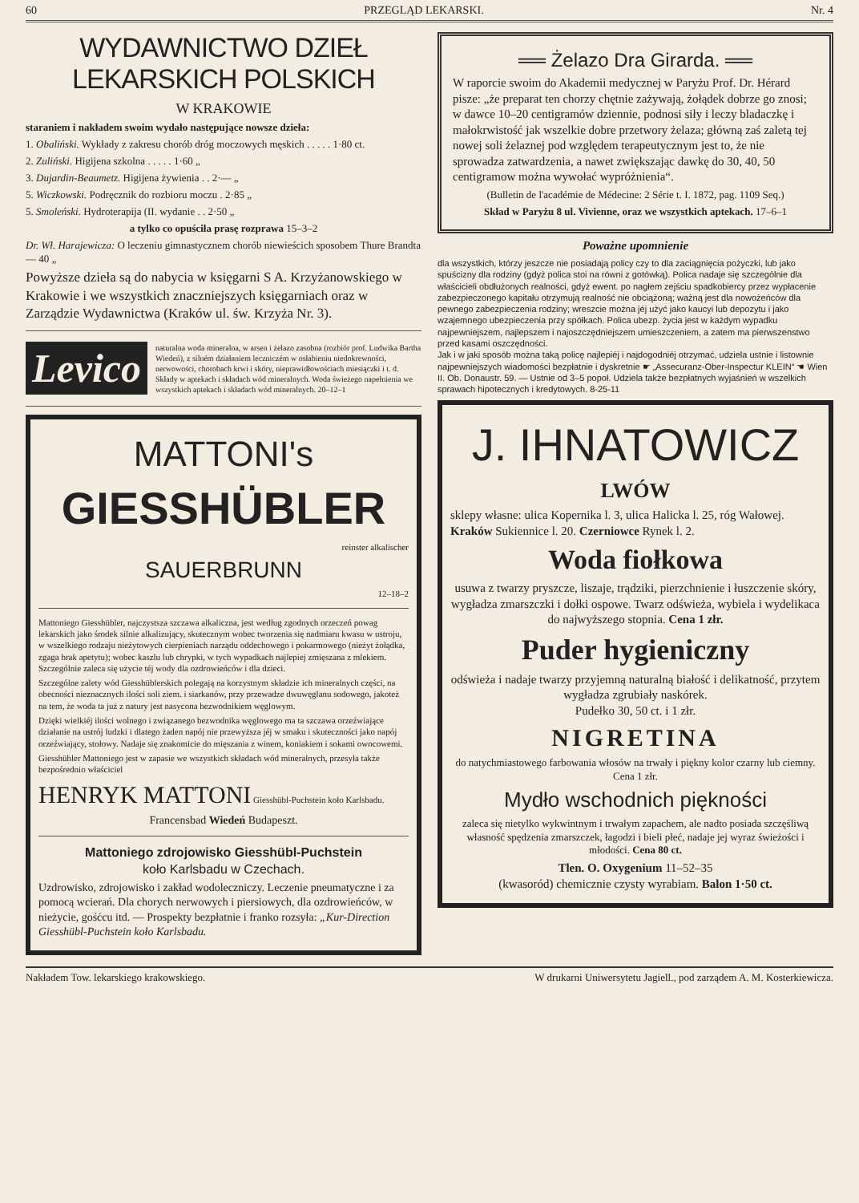60 PRZEGLĄD LEKARSKI. Nr. 4
WYDAWNICTWO DZIEŁ LEKARSKICH POLSKICH
W KRAKOWIE
staraniem i nakładem swoim wydało następujące nowsze dzieła:
1. Obaliński. Wykłady z zakresu chorób dróg moczowych męskich . . . . . 1·80 ct.
2. Zuliński. Higijena szkolna . . . . . 1·60 „
3. Dujardin-Beaumetz. Higijena żywienia . . 2·— „
5. Wiczkowski. Podręcznik do rozbioru moczu . 2·85 „
5. Smoleński. Hydroterapija (II. wydanie . . 2·50 „
a tylko co opuściła prasę rozprawa 15–3–2
Dr. Wł. Harajewicza: O leczeniu gimnastycznem chorób niewieścich sposobem Thure Brandta — 40 „
Powyższe dzieła są do nabycia w księgarni S A. Krzyżanowskiego w Krakowie i we wszystkich znaczniejszych księgarniach oraz w Zarządzie Wydawnictwa (Kraków ul. św. Krzyża Nr. 3).
Levico
naturalna woda mineralna, w arsen i żelazo zasobna (rozbiór prof. Ludwika Bartha Wiedeń), z silném działaniem leczniczém w osłabieniu niedokrewności, nerwowości, chorobach krwi i skóry, nieprawidłowościach miesiączki i t. d. Składy w aptekach i składach wód mineralnych. Woda świeżego napełnienia we wszystkich aptekach i składach wód mineralnych. 20–12–1
MATTONI's
GIESSHÜBLER
reinster alkalischer
SAUERBRUNN
12–18–2
Mattoniego Giesshübler, najczystsza szczawa alkaliczna, jest według zgodnych orzeczeń powag lekarskich jako środek silnie alkalizujący, skutecznym wobec tworzenia się nadmiaru kwasu w ustroju, w wszelkiego rodzaju nieżytowych cierpieniach narządu oddechowego i pokarmowego (nieżyt żołądka, zgaga brak apetytu); wobec kaszlu lub chrypki, w tych wypadkach najlepiej zmięszana z mlekiem. Szczególnie zaleca się użycie téj wody dla ozdrowieńców i dla dzieci.
Szczególne zalety wód Giesshüblerskich polegają na korzystnym składzie ich mineralnych części, na obecności nieznacznych ilości soli ziem. i siarkanów, przy przewadze dwuwęglanu sodowego, jakoteż na tem, że woda ta już z natury jest nasycona bezwodnikiem węglowym.
Dzięki wielkiéj ilości wolnego i związanego bezwodnika węglowego ma ta szczawa orzeźwiające działanie na ustrój ludzki i dlatego żaden napój nie przewyższa jéj w smaku i skuteczności jako napój orzeźwiający, stołowy. Nadaje się znakomicie do mięszania z winem, koniakiem i sokami owocowemi.
Giesshübler Mattoniego jest w zapasie we wszystkich składach wód mineralnych, przesyła także bezpośrednio właściciel
HENRYK MATTONI Giesshübl-Puchstein koło Karlsbadu.
Francensbad Wiedeń Budapeszt.
Mattoniego zdrojowisko Giesshübl-Puchstein
koło Karlsbadu w Czechach.
Uzdrowisko, zdrojowisko i zakład wodoleczniczy. Leczenie pneumatyczne i za pomocą wcierań. Dla chorych nerwowych i piersiowych, dla ozdrowieńców, w nieżycie, gośćcu itd. — Prospekty bezpłatnie i franko rozsyła: „Kur-Direction Giesshübl-Puchstein koło Karlsbadu.
══ Żelazo Dra Girarda. ══
W raporcie swoim do Akademii medycznej w Paryżu Prof. Dr. Hérard pisze: „że preparat ten chorzy chętnie zażywają, żołądek dobrze go znosi; w dawce 10–20 centigramów dziennie, podnosi siły i leczy bladaczkę i małokrwistość jak wszelkie dobre przetwory żelaza; główną zaś zaletą tej nowej soli żelaznej pod względem terapeutycznym jest to, że nie sprowadza zatwardzenia, a nawet zwiększając dawkę do 30, 40, 50 centigramow można wywołać wypróżnienia“.
(Bulletin de l'académie de Médecine: 2 Série t. I. 1872, pag. 1109 Seq.)
Skład w Paryżu 8 ul. Vivienne, oraz we wszystkich aptekach. 17–6–1
Poważne upomnienie
dla wszystkich, którzy jeszcze nie posiadają policy czy to dla zaciągnięcia pożyczki, lub jako spuścizny dla rodziny (gdyż polica stoi na równi z gotówką). Polica nadaje się szczególnie dla właścicieli obdłużonych realności, gdyż ewent. po nagłem zejściu spadkobiercy przez wypłacenie zabezpieczonego kapitału otrzymują realność nie obciążoną; ważną jest dla nowożeńców dla pewnego zabezpieczenia rodziny; wreszcie można jéj użyć jako kaucyi lub depozytu i jako wzajemnego ubezpieczenia przy spółkach. Polica ubezp. życia jest w każdym wypadku najpewniejszem, najlepszem i najoszczędniejszem umieszczeniem, a zatem ma pierwszenstwo przed kasami oszczędności.
Jak i w jaki sposób można taką policę najlepiéj i najdogodniéj otrzymać, udziela ustnie i listownie najpewniejszych wiadomości bezpłatnie i dyskretnie ☛ „Assecuranz-Ober-Inspectur KLEIN“ ☚ Wien II. Ob. Donaustr. 59. — Ustnie od 3–5 popoł. Udziela także bezpłatnych wyjaśnień w wszelkich sprawach hipotecznych i kredytowych. 8-25-11
J. IHNATOWICZ
LWÓW
sklepy własne: ulica Kopernika l. 3, ulica Halicka l. 25, róg Wałowej. Kraków Sukiennice l. 20. Czerniowce Rynek l. 2.
Woda fiołkowa
usuwa z twarzy pryszcze, liszaje, trądziki, pierzchnienie i łuszczenie skóry, wygładza zmarszczki i dołki ospowe. Twarz odświeża, wybiela i wydelikaca do najwyższego stopnia. Cena 1 złr.
Puder hygieniczny
odświeża i nadaje twarzy przyjemną naturalną białość i delikatność, przytem wygładza zgrubiały naskórek.
Pudełko 30, 50 ct. i 1 złr.
NIGRETINA
do natychmiastowego farbowania włosów na trwały i piękny kolor czarny lub ciemny. Cena 1 złr.
Mydło wschodnich piękności
zaleca się nietylko wykwintnym i trwałym zapachem, ale nadto posiada szczęśliwą własność spędzenia zmarszczek, łagodzi i bieli płeć, nadaje jej wyraz świeżości i młodości. Cena 80 ct.
Tlen. O. Oxygenium 11–52–35
(kwasoród) chemicznie czysty wyrabiam. Balon 1·50 ct.
Nakładem Tow. lekarskiego krakowskiego. W drukarni Uniwersytetu Jagiell., pod zarządem A. M. Kosterkiewicza.